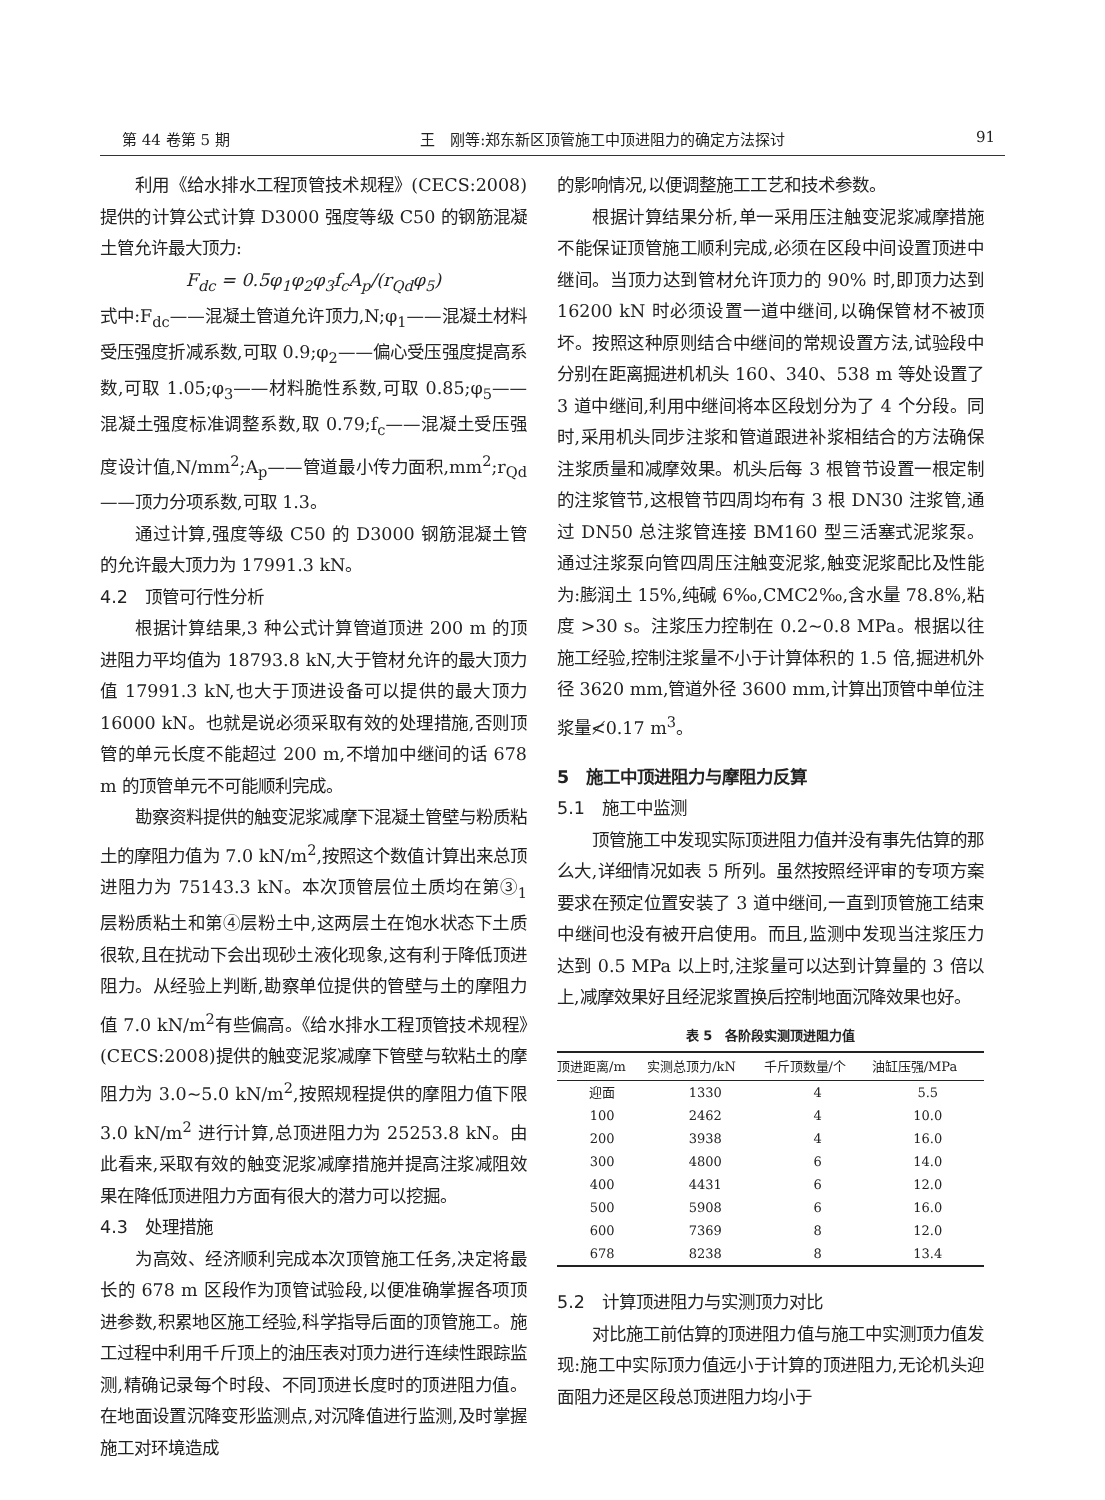第 44 卷第 5 期 王　刚等:郑东新区顶管施工中顶进阻力的确定方法探讨 91
利用《给水排水工程顶管技术规程》(CECS:2008)提供的计算公式计算 D3000 强度等级 C50 的钢筋混凝土管允许最大顶力:
F<sub>dc</sub> = 0.5φ<sub>1</sub>φ<sub>2</sub>φ<sub>3</sub>f<sub>c</sub>A<sub>p</sub>/(r<sub>Qd</sub>φ<sub>5</sub>)
式中:F<sub>dc</sub>——混凝土管道允许顶力,N;φ<sub>1</sub>——混凝土材料受压强度折减系数,可取 0.9;φ<sub>2</sub>——偏心受压强度提高系数,可取 1.05;φ<sub>3</sub>——材料脆性系数,可取 0.85;φ<sub>5</sub>——混凝土强度标准调整系数,取 0.79;f<sub>c</sub>——混凝土受压强度设计值,N/mm<sup>2</sup>;A<sub>p</sub>——管道最小传力面积,mm<sup>2</sup>;r<sub>Qd</sub>——顶力分项系数,可取 1.3。
通过计算,强度等级 C50 的 D3000 钢筋混凝土管的允许最大顶力为 17991.3 kN。
4.2　顶管可行性分析
根据计算结果,3 种公式计算管道顶进 200 m 的顶进阻力平均值为 18793.8 kN,大于管材允许的最大顶力值 17991.3 kN,也大于顶进设备可以提供的最大顶力 16000 kN。也就是说必须采取有效的处理措施,否则顶管的单元长度不能超过 200 m,不增加中继间的话 678 m 的顶管单元不可能顺利完成。
勘察资料提供的触变泥浆减摩下混凝土管壁与粉质粘土的摩阻力值为 7.0 kN/m<sup>2</sup>,按照这个数值计算出来总顶进阻力为 75143.3 kN。本次顶管层位土质均在第③<sub>1</sub> 层粉质粘土和第④层粉土中,这两层土在饱水状态下土质很软,且在扰动下会出现砂土液化现象,这有利于降低顶进阻力。从经验上判断,勘察单位提供的管壁与土的摩阻力值 7.0 kN/m<sup>2</sup>有些偏高。《给水排水工程顶管技术规程》(CECS:2008)提供的触变泥浆减摩下管壁与软粘土的摩阻力为 3.0~5.0 kN/m<sup>2</sup>,按照规程提供的摩阻力值下限 3.0 kN/m<sup>2</sup> 进行计算,总顶进阻力为 25253.8 kN。由此看来,采取有效的触变泥浆减摩措施并提高注浆减阻效果在降低顶进阻力方面有很大的潜力可以挖掘。
4.3　处理措施
为高效、经济顺利完成本次顶管施工任务,决定将最长的 678 m 区段作为顶管试验段,以便准确掌握各项顶进参数,积累地区施工经验,科学指导后面的顶管施工。施工过程中利用千斤顶上的油压表对顶力进行连续性跟踪监测,精确记录每个时段、不同顶进长度时的顶进阻力值。在地面设置沉降变形监测点,对沉降值进行监测,及时掌握施工对环境造成
的影响情况,以便调整施工工艺和技术参数。
根据计算结果分析,单一采用压注触变泥浆减摩措施不能保证顶管施工顺利完成,必须在区段中间设置顶进中继间。当顶力达到管材允许顶力的 90% 时,即顶力达到 16200 kN 时必须设置一道中继间,以确保管材不被顶坏。按照这种原则结合中继间的常规设置方法,试验段中分别在距离掘进机机头 160、340、538 m 等处设置了 3 道中继间,利用中继间将本区段划分为了 4 个分段。同时,采用机头同步注浆和管道跟进补浆相结合的方法确保注浆质量和减摩效果。机头后每 3 根管节设置一根定制的注浆管节,这根管节四周均布有 3 根 DN30 注浆管,通过 DN50 总注浆管连接 BM160 型三活塞式泥浆泵。通过注浆泵向管四周压注触变泥浆,触变泥浆配比及性能为:膨润土 15%,纯碱 6‰,CMC2‰,含水量 78.8%,粘度 >30 s。注浆压力控制在 0.2~0.8 MPa。根据以往施工经验,控制注浆量不小于计算体积的 1.5 倍,掘进机外径 3620 mm,管道外径 3600 mm,计算出顶管中单位注浆量≮0.17 m<sup>3</sup>。
5　施工中顶进阻力与摩阻力反算
5.1　施工中监测
顶管施工中发现实际顶进阻力值并没有事先估算的那么大,详细情况如表 5 所列。虽然按照经评审的专项方案要求在预定位置安装了 3 道中继间,一直到顶管施工结束中继间也没有被开启使用。而且,监测中发现当注浆压力达到 0.5 MPa 以上时,注浆量可以达到计算量的 3 倍以上,减摩效果好且经泥浆置换后控制地面沉降效果也好。
表 5　各阶段实测顶进阻力值
| 顶进距离/m | 实测总顶力/kN | 千斤顶数量/个 | 油缸压强/MPa |
| --- | --- | --- | --- |
| 迎面 | 1330 | 4 | 5.5 |
| 100 | 2462 | 4 | 10.0 |
| 200 | 3938 | 4 | 16.0 |
| 300 | 4800 | 6 | 14.0 |
| 400 | 4431 | 6 | 12.0 |
| 500 | 5908 | 6 | 16.0 |
| 600 | 7369 | 8 | 12.0 |
| 678 | 8238 | 8 | 13.4 |
5.2　计算顶进阻力与实测顶力对比
对比施工前估算的顶进阻力值与施工中实测顶力值发现:施工中实际顶力值远小于计算的顶进阻力,无论机头迎面阻力还是区段总顶进阻力均小于